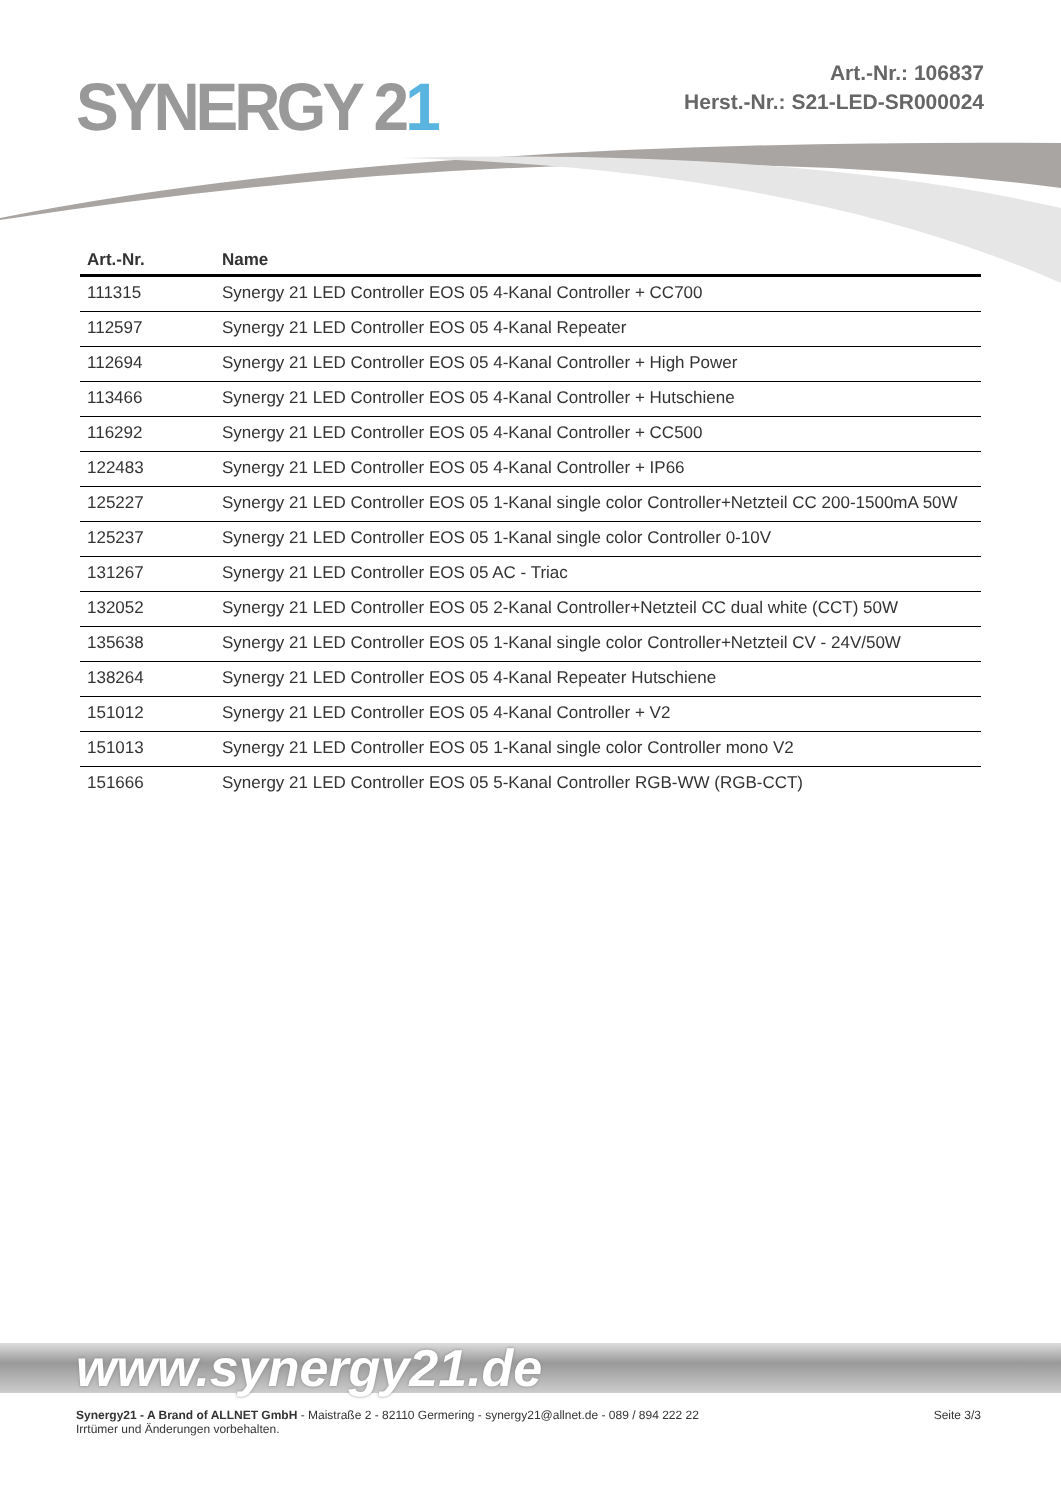SYNERGY 21
Art.-Nr.: 106837
Herst.-Nr.: S21-LED-SR000024
| Art.-Nr. | Name |
| --- | --- |
| 111315 | Synergy 21 LED Controller EOS 05 4-Kanal Controller + CC700 |
| 112597 | Synergy 21 LED Controller EOS 05 4-Kanal Repeater |
| 112694 | Synergy 21 LED Controller EOS 05 4-Kanal Controller + High Power |
| 113466 | Synergy 21 LED Controller EOS 05 4-Kanal Controller + Hutschiene |
| 116292 | Synergy 21 LED Controller EOS 05 4-Kanal Controller + CC500 |
| 122483 | Synergy 21 LED Controller EOS 05 4-Kanal Controller + IP66 |
| 125227 | Synergy 21 LED Controller EOS 05 1-Kanal single color Controller+Netzteil CC 200-1500mA 50W |
| 125237 | Synergy 21 LED Controller EOS 05 1-Kanal single color Controller 0-10V |
| 131267 | Synergy 21 LED Controller EOS 05 AC - Triac |
| 132052 | Synergy 21 LED Controller EOS 05 2-Kanal Controller+Netzteil CC dual white (CCT) 50W |
| 135638 | Synergy 21 LED Controller EOS 05 1-Kanal single color Controller+Netzteil CV - 24V/50W |
| 138264 | Synergy 21 LED Controller EOS 05 4-Kanal Repeater Hutschiene |
| 151012 | Synergy 21 LED Controller EOS 05 4-Kanal Controller + V2 |
| 151013 | Synergy 21 LED Controller EOS 05 1-Kanal single color Controller mono V2 |
| 151666 | Synergy 21 LED Controller EOS 05 5-Kanal Controller RGB-WW (RGB-CCT) |
www.synergy21.de
Synergy21 - A Brand of ALLNET GmbH - Maistraße 2 - 82110 Germering - synergy21@allnet.de - 089 / 894 222 22
Irrtümer und Änderungen vorbehalten.
Seite 3/3